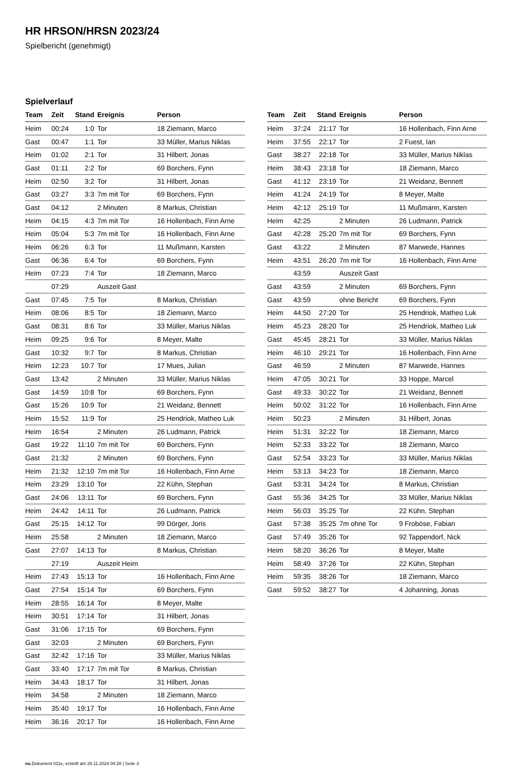HR HRSON/HRSN 2023/24
Spielbericht (genehmigt)
Spielverlauf
| Team | Zeit | Stand | Ereignis | Person |
| --- | --- | --- | --- | --- |
| Heim | 00:24 | 1:0 | Tor | 18 Ziemann, Marco |
| Gast | 00:47 | 1:1 | Tor | 33 Müller, Marius Niklas |
| Heim | 01:02 | 2:1 | Tor | 31 Hilbert, Jonas |
| Gast | 01:11 | 2:2 | Tor | 69 Borchers, Fynn |
| Heim | 02:50 | 3:2 | Tor | 31 Hilbert, Jonas |
| Gast | 03:27 | 3:3 | 7m mit Tor | 69 Borchers, Fynn |
| Gast | 04:12 | | 2 Minuten | 8 Markus, Christian |
| Heim | 04:15 | 4:3 | 7m mit Tor | 16 Hollenbach, Finn Arne |
| Heim | 05:04 | 5:3 | 7m mit Tor | 16 Hollenbach, Finn Arne |
| Heim | 06:26 | 6:3 | Tor | 11 Mußmann, Karsten |
| Gast | 06:36 | 6:4 | Tor | 69 Borchers, Fynn |
| Heim | 07:23 | 7:4 | Tor | 18 Ziemann, Marco |
| | 07:29 | | Auszeit Gast | |
| Gast | 07:45 | 7:5 | Tor | 8 Markus, Christian |
| Heim | 08:06 | 8:5 | Tor | 18 Ziemann, Marco |
| Gast | 08:31 | 8:6 | Tor | 33 Müller, Marius Niklas |
| Heim | 09:25 | 9:6 | Tor | 8 Meyer, Malte |
| Gast | 10:32 | 9:7 | Tor | 8 Markus, Christian |
| Heim | 12:23 | 10:7 | Tor | 17 Mues, Julian |
| Gast | 13:42 | | 2 Minuten | 33 Müller, Marius Niklas |
| Gast | 14:59 | 10:8 | Tor | 69 Borchers, Fynn |
| Gast | 15:26 | 10:9 | Tor | 21 Weidanz, Bennett |
| Heim | 15:52 | 11:9 | Tor | 25 Hendriok, Matheo Luk |
| Heim | 16:54 | | 2 Minuten | 26 Ludmann, Patrick |
| Gast | 19:22 | 11:10 | 7m mit Tor | 69 Borchers, Fynn |
| Gast | 21:32 | | 2 Minuten | 69 Borchers, Fynn |
| Heim | 21:32 | 12:10 | 7m mit Tor | 16 Hollenbach, Finn Arne |
| Heim | 23:29 | 13:10 | Tor | 22 Kühn, Stephan |
| Gast | 24:06 | 13:11 | Tor | 69 Borchers, Fynn |
| Heim | 24:42 | 14:11 | Tor | 26 Ludmann, Patrick |
| Gast | 25:15 | 14:12 | Tor | 99 Dörger, Joris |
| Heim | 25:58 | | 2 Minuten | 18 Ziemann, Marco |
| Gast | 27:07 | 14:13 | Tor | 8 Markus, Christian |
| | 27:19 | | Auszeit Heim | |
| Heim | 27:43 | 15:13 | Tor | 16 Hollenbach, Finn Arne |
| Gast | 27:54 | 15:14 | Tor | 69 Borchers, Fynn |
| Heim | 28:55 | 16:14 | Tor | 8 Meyer, Malte |
| Heim | 30:51 | 17:14 | Tor | 31 Hilbert, Jonas |
| Gast | 31:06 | 17:15 | Tor | 69 Borchers, Fynn |
| Gast | 32:03 | | 2 Minuten | 69 Borchers, Fynn |
| Gast | 32:42 | 17:16 | Tor | 33 Müller, Marius Niklas |
| Gast | 33:40 | 17:17 | 7m mit Tor | 8 Markus, Christian |
| Heim | 34:43 | 18:17 | Tor | 31 Hilbert, Jonas |
| Heim | 34:58 | | 2 Minuten | 18 Ziemann, Marco |
| Heim | 35:40 | 19:17 | Tor | 16 Hollenbach, Finn Arne |
| Heim | 36:16 | 20:17 | Tor | 16 Hollenbach, Finn Arne |
| Team | Zeit | Stand | Ereignis | Person |
| --- | --- | --- | --- | --- |
| Heim | 37:24 | 21:17 | Tor | 16 Hollenbach, Finn Arne |
| Heim | 37:55 | 22:17 | Tor | 2 Fuest, Ian |
| Gast | 38:27 | 22:18 | Tor | 33 Müller, Marius Niklas |
| Heim | 38:43 | 23:18 | Tor | 18 Ziemann, Marco |
| Gast | 41:12 | 23:19 | Tor | 21 Weidanz, Bennett |
| Heim | 41:24 | 24:19 | Tor | 8 Meyer, Malte |
| Heim | 42:12 | 25:19 | Tor | 11 Mußmann, Karsten |
| Heim | 42:25 | | 2 Minuten | 26 Ludmann, Patrick |
| Gast | 42:28 | 25:20 | 7m mit Tor | 69 Borchers, Fynn |
| Gast | 43:22 | | 2 Minuten | 87 Marwede, Hannes |
| Heim | 43:51 | 26:20 | 7m mit Tor | 16 Hollenbach, Finn Arne |
| | 43:59 | | Auszeit Gast | |
| Gast | 43:59 | | 2 Minuten | 69 Borchers, Fynn |
| Gast | 43:59 | | ohne Bericht | 69 Borchers, Fynn |
| Heim | 44:50 | 27:20 | Tor | 25 Hendriok, Matheo Luk |
| Heim | 45:23 | 28:20 | Tor | 25 Hendriok, Matheo Luk |
| Gast | 45:45 | 28:21 | Tor | 33 Müller, Marius Niklas |
| Heim | 46:10 | 29:21 | Tor | 16 Hollenbach, Finn Arne |
| Gast | 46:59 | | 2 Minuten | 87 Marwede, Hannes |
| Heim | 47:05 | 30:21 | Tor | 33 Hoppe, Marcel |
| Gast | 49:33 | 30:22 | Tor | 21 Weidanz, Bennett |
| Heim | 50:02 | 31:22 | Tor | 16 Hollenbach, Finn Arne |
| Heim | 50:23 | | 2 Minuten | 31 Hilbert, Jonas |
| Heim | 51:31 | 32:22 | Tor | 18 Ziemann, Marco |
| Heim | 52:33 | 33:22 | Tor | 18 Ziemann, Marco |
| Gast | 52:54 | 33:23 | Tor | 33 Müller, Marius Niklas |
| Heim | 53:13 | 34:23 | Tor | 18 Ziemann, Marco |
| Gast | 53:31 | 34:24 | Tor | 8 Markus, Christian |
| Gast | 55:36 | 34:25 | Tor | 33 Müller, Marius Niklas |
| Heim | 56:03 | 35:25 | Tor | 22 Kühn, Stephan |
| Gast | 57:38 | 35:25 | 7m ohne Tor | 9 Froböse, Fabian |
| Gast | 57:49 | 35:26 | Tor | 92 Tappendorf, Nick |
| Heim | 58:20 | 36:26 | Tor | 8 Meyer, Malte |
| Heim | 58:49 | 37:26 | Tor | 22 Kühn, Stephan |
| Heim | 59:35 | 38:26 | Tor | 18 Ziemann, Marco |
| Gast | 59:52 | 38:27 | Tor | 4 Johanning, Jonas |
nu.Dokument 011e, erstellt am 28.11.2024 04:28 | Seite 3